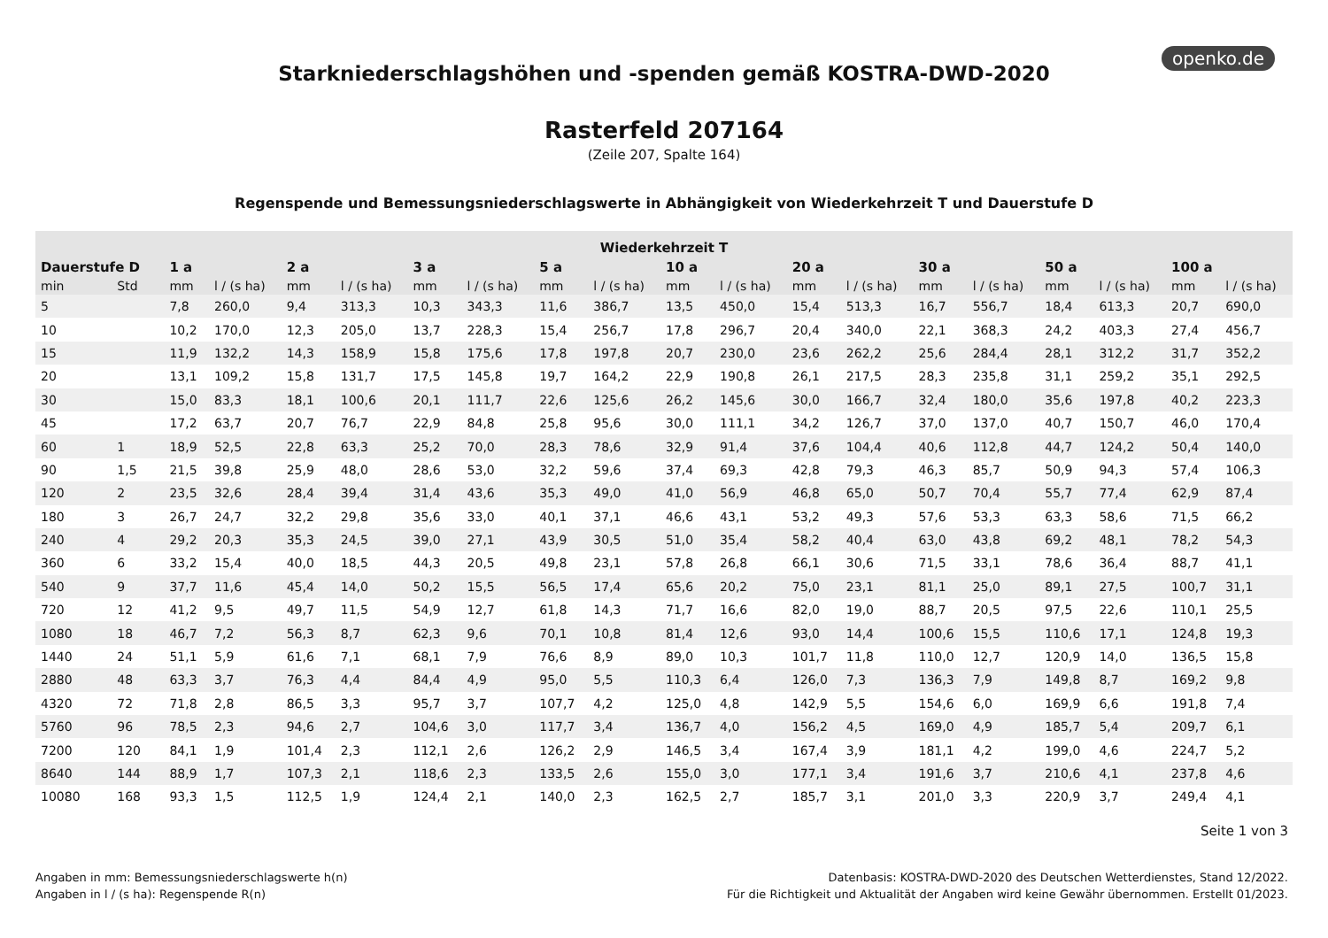openko.de
Starkniederschlagshöhen und -spenden gemäß KOSTRA-DWD-2020
Rasterfeld 207164
(Zeile 207, Spalte 164)
Regenspende und Bemessungsniederschlagswerte in Abhängigkeit von Wiederkehrzeit T und Dauerstufe D
| Wiederkehrzeit T | | | | | | | | | | | | | | | | | | | |
| --- | --- | --- | --- | --- | --- | --- | --- | --- | --- | --- | --- | --- | --- | --- | --- | --- | --- | --- | --- |
| Dauerstufe D | | 1 a | | 2 a | | 3 a | | 5 a | | 10 a | | 20 a | | 30 a | | 50 a | | 100 a | |
| min | Std | mm | l / (s ha) | mm | l / (s ha) | mm | l / (s ha) | mm | l / (s ha) | mm | l / (s ha) | mm | l / (s ha) | mm | l / (s ha) | mm | l / (s ha) | mm | l / (s ha) |
| 5 | | 7,8 | 260,0 | 9,4 | 313,3 | 10,3 | 343,3 | 11,6 | 386,7 | 13,5 | 450,0 | 15,4 | 513,3 | 16,7 | 556,7 | 18,4 | 613,3 | 20,7 | 690,0 |
| 10 | | 10,2 | 170,0 | 12,3 | 205,0 | 13,7 | 228,3 | 15,4 | 256,7 | 17,8 | 296,7 | 20,4 | 340,0 | 22,1 | 368,3 | 24,2 | 403,3 | 27,4 | 456,7 |
| 15 | | 11,9 | 132,2 | 14,3 | 158,9 | 15,8 | 175,6 | 17,8 | 197,8 | 20,7 | 230,0 | 23,6 | 262,2 | 25,6 | 284,4 | 28,1 | 312,2 | 31,7 | 352,2 |
| 20 | | 13,1 | 109,2 | 15,8 | 131,7 | 17,5 | 145,8 | 19,7 | 164,2 | 22,9 | 190,8 | 26,1 | 217,5 | 28,3 | 235,8 | 31,1 | 259,2 | 35,1 | 292,5 |
| 30 | | 15,0 | 83,3 | 18,1 | 100,6 | 20,1 | 111,7 | 22,6 | 125,6 | 26,2 | 145,6 | 30,0 | 166,7 | 32,4 | 180,0 | 35,6 | 197,8 | 40,2 | 223,3 |
| 45 | | 17,2 | 63,7 | 20,7 | 76,7 | 22,9 | 84,8 | 25,8 | 95,6 | 30,0 | 111,1 | 34,2 | 126,7 | 37,0 | 137,0 | 40,7 | 150,7 | 46,0 | 170,4 |
| 60 | 1 | 18,9 | 52,5 | 22,8 | 63,3 | 25,2 | 70,0 | 28,3 | 78,6 | 32,9 | 91,4 | 37,6 | 104,4 | 40,6 | 112,8 | 44,7 | 124,2 | 50,4 | 140,0 |
| 90 | 1,5 | 21,5 | 39,8 | 25,9 | 48,0 | 28,6 | 53,0 | 32,2 | 59,6 | 37,4 | 69,3 | 42,8 | 79,3 | 46,3 | 85,7 | 50,9 | 94,3 | 57,4 | 106,3 |
| 120 | 2 | 23,5 | 32,6 | 28,4 | 39,4 | 31,4 | 43,6 | 35,3 | 49,0 | 41,0 | 56,9 | 46,8 | 65,0 | 50,7 | 70,4 | 55,7 | 77,4 | 62,9 | 87,4 |
| 180 | 3 | 26,7 | 24,7 | 32,2 | 29,8 | 35,6 | 33,0 | 40,1 | 37,1 | 46,6 | 43,1 | 53,2 | 49,3 | 57,6 | 53,3 | 63,3 | 58,6 | 71,5 | 66,2 |
| 240 | 4 | 29,2 | 20,3 | 35,3 | 24,5 | 39,0 | 27,1 | 43,9 | 30,5 | 51,0 | 35,4 | 58,2 | 40,4 | 63,0 | 43,8 | 69,2 | 48,1 | 78,2 | 54,3 |
| 360 | 6 | 33,2 | 15,4 | 40,0 | 18,5 | 44,3 | 20,5 | 49,8 | 23,1 | 57,8 | 26,8 | 66,1 | 30,6 | 71,5 | 33,1 | 78,6 | 36,4 | 88,7 | 41,1 |
| 540 | 9 | 37,7 | 11,6 | 45,4 | 14,0 | 50,2 | 15,5 | 56,5 | 17,4 | 65,6 | 20,2 | 75,0 | 23,1 | 81,1 | 25,0 | 89,1 | 27,5 | 100,7 | 31,1 |
| 720 | 12 | 41,2 | 9,5 | 49,7 | 11,5 | 54,9 | 12,7 | 61,8 | 14,3 | 71,7 | 16,6 | 82,0 | 19,0 | 88,7 | 20,5 | 97,5 | 22,6 | 110,1 | 25,5 |
| 1080 | 18 | 46,7 | 7,2 | 56,3 | 8,7 | 62,3 | 9,6 | 70,1 | 10,8 | 81,4 | 12,6 | 93,0 | 14,4 | 100,6 | 15,5 | 110,6 | 17,1 | 124,8 | 19,3 |
| 1440 | 24 | 51,1 | 5,9 | 61,6 | 7,1 | 68,1 | 7,9 | 76,6 | 8,9 | 89,0 | 10,3 | 101,7 | 11,8 | 110,0 | 12,7 | 120,9 | 14,0 | 136,5 | 15,8 |
| 2880 | 48 | 63,3 | 3,7 | 76,3 | 4,4 | 84,4 | 4,9 | 95,0 | 5,5 | 110,3 | 6,4 | 126,0 | 7,3 | 136,3 | 7,9 | 149,8 | 8,7 | 169,2 | 9,8 |
| 4320 | 72 | 71,8 | 2,8 | 86,5 | 3,3 | 95,7 | 3,7 | 107,7 | 4,2 | 125,0 | 4,8 | 142,9 | 5,5 | 154,6 | 6,0 | 169,9 | 6,6 | 191,8 | 7,4 |
| 5760 | 96 | 78,5 | 2,3 | 94,6 | 2,7 | 104,6 | 3,0 | 117,7 | 3,4 | 136,7 | 4,0 | 156,2 | 4,5 | 169,0 | 4,9 | 185,7 | 5,4 | 209,7 | 6,1 |
| 7200 | 120 | 84,1 | 1,9 | 101,4 | 2,3 | 112,1 | 2,6 | 126,2 | 2,9 | 146,5 | 3,4 | 167,4 | 3,9 | 181,1 | 4,2 | 199,0 | 4,6 | 224,7 | 5,2 |
| 8640 | 144 | 88,9 | 1,7 | 107,3 | 2,1 | 118,6 | 2,3 | 133,5 | 2,6 | 155,0 | 3,0 | 177,1 | 3,4 | 191,6 | 3,7 | 210,6 | 4,1 | 237,8 | 4,6 |
| 10080 | 168 | 93,3 | 1,5 | 112,5 | 1,9 | 124,4 | 2,1 | 140,0 | 2,3 | 162,5 | 2,7 | 185,7 | 3,1 | 201,0 | 3,3 | 220,9 | 3,7 | 249,4 | 4,1 |
Seite 1 von 3
Angaben in mm: Bemessungsniederschlagswerte h(n)
Angaben in l / (s ha): Regenspende R(n)
Datenbasis: KOSTRA-DWD-2020 des Deutschen Wetterdienstes, Stand 12/2022.
Für die Richtigkeit und Aktualität der Angaben wird keine Gewähr übernommen. Erstellt 01/2023.